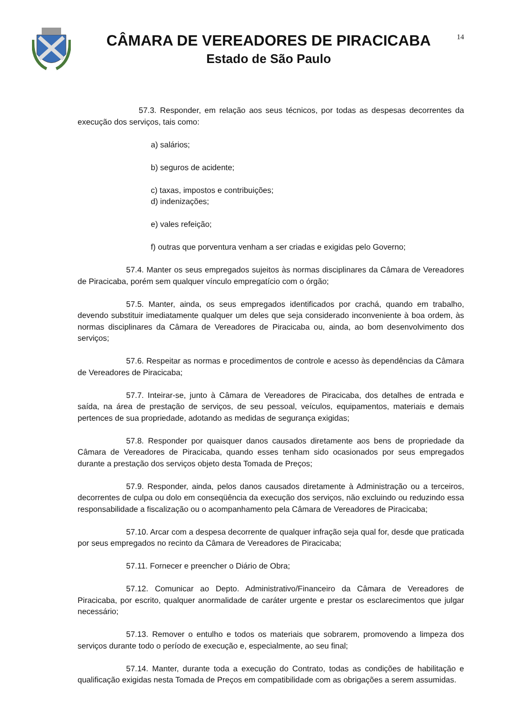CÂMARA DE VEREADORES DE PIRACICABA
Estado de São Paulo
14
57.3. Responder, em relação aos seus técnicos, por todas as despesas decorrentes da execução dos serviços, tais como:
a) salários;
b) seguros de acidente;
c) taxas, impostos e contribuições;
d) indenizações;
e) vales refeição;
f) outras que porventura venham a ser criadas e exigidas pelo Governo;
57.4. Manter os seus empregados sujeitos às normas disciplinares da Câmara de Vereadores de Piracicaba, porém sem qualquer vínculo empregatício com o órgão;
57.5. Manter, ainda, os seus empregados identificados por crachá, quando em trabalho, devendo substituir imediatamente qualquer um deles que seja considerado inconveniente à boa ordem, às normas disciplinares da Câmara de Vereadores de Piracicaba ou, ainda, ao bom desenvolvimento dos serviços;
57.6. Respeitar as normas e procedimentos de controle e acesso às dependências da Câmara de Vereadores de Piracicaba;
57.7. Inteirar-se, junto à Câmara de Vereadores de Piracicaba, dos detalhes de entrada e saída, na área de prestação de serviços, de seu pessoal, veículos, equipamentos, materiais e demais pertences de sua propriedade, adotando as medidas de segurança exigidas;
57.8. Responder por quaisquer danos causados diretamente aos bens de propriedade da Câmara de Vereadores de Piracicaba, quando esses tenham sido ocasionados por seus empregados durante a prestação dos serviços objeto desta Tomada de Preços;
57.9. Responder, ainda, pelos danos causados diretamente à Administração ou a terceiros, decorrentes de culpa ou dolo em conseqüência da execução dos serviços, não excluindo ou reduzindo essa responsabilidade a fiscalização ou o acompanhamento pela Câmara de Vereadores de Piracicaba;
57.10. Arcar com a despesa decorrente de qualquer infração seja qual for, desde que praticada por seus empregados no recinto da Câmara de Vereadores de Piracicaba;
57.11. Fornecer e preencher o Diário de Obra;
57.12. Comunicar ao Depto. Administrativo/Financeiro da Câmara de Vereadores de Piracicaba, por escrito, qualquer anormalidade de caráter urgente e prestar os esclarecimentos que julgar necessário;
57.13. Remover o entulho e todos os materiais que sobrarem, promovendo a limpeza dos serviços durante todo o período de execução e, especialmente, ao seu final;
57.14. Manter, durante toda a execução do Contrato, todas as condições de habilitação e qualificação exigidas nesta Tomada de Preços em compatibilidade com as obrigações a serem assumidas.